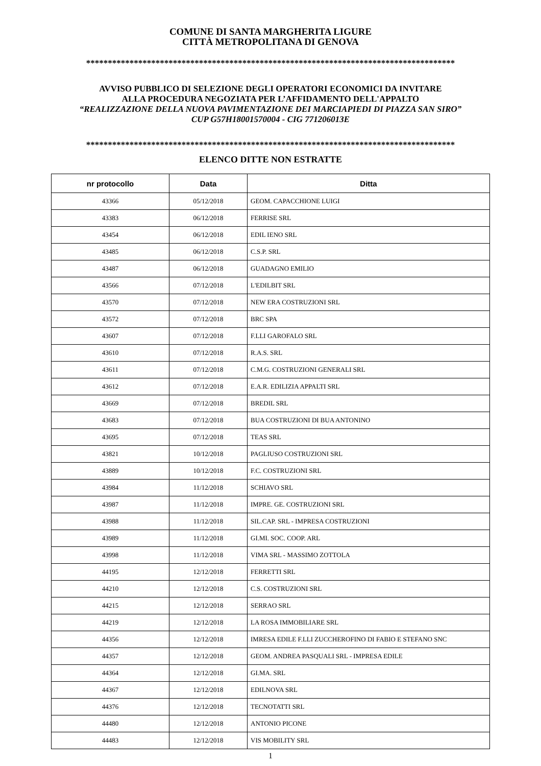COMUNE DI SANTA MARGHERITA LIGURE
CITTÀ METROPOLITANA DI GENOVA
*************************************************************************************
AVVISO PUBBLICO DI SELEZIONE DEGLI OPERATORI ECONOMICI DA INVITARE
ALLA PROCEDURA NEGOZIATA PER L’AFFIDAMENTO DELL'APPALTO
“REALIZZAZIONE DELLA NUOVA PAVIMENTAZIONE DEI MARCIAPIEDI DI PIAZZA SAN SIRO”
CUP G57H18001570004 - CIG 771206013E
*************************************************************************************
ELENCO DITTE NON ESTRATTE
| nr protocollo | Data | Ditta |
| --- | --- | --- |
| 43366 | 05/12/2018 | GEOM. CAPACCHIONE LUIGI |
| 43383 | 06/12/2018 | FERRISE SRL |
| 43454 | 06/12/2018 | EDIL IENO SRL |
| 43485 | 06/12/2018 | C.S.P. SRL |
| 43487 | 06/12/2018 | GUADAGNO EMILIO |
| 43566 | 07/12/2018 | L'EDILBIT SRL |
| 43570 | 07/12/2018 | NEW ERA COSTRUZIONI SRL |
| 43572 | 07/12/2018 | BRC SPA |
| 43607 | 07/12/2018 | F.LLI GAROFALO SRL |
| 43610 | 07/12/2018 | R.A.S. SRL |
| 43611 | 07/12/2018 | C.M.G. COSTRUZIONI GENERALI SRL |
| 43612 | 07/12/2018 | E.A.R. EDILIZIA APPALTI SRL |
| 43669 | 07/12/2018 | BREDIL SRL |
| 43683 | 07/12/2018 | BUA COSTRUZIONI DI BUA ANTONINO |
| 43695 | 07/12/2018 | TEAS SRL |
| 43821 | 10/12/2018 | PAGLIUSO COSTRUZIONI SRL |
| 43889 | 10/12/2018 | F.C. COSTRUZIONI SRL |
| 43984 | 11/12/2018 | SCHIAVO SRL |
| 43987 | 11/12/2018 | IMPRE. GE. COSTRUZIONI SRL |
| 43988 | 11/12/2018 | SIL.CAP. SRL - IMPRESA COSTRUZIONI |
| 43989 | 11/12/2018 | GI.MI. SOC. COOP. ARL |
| 43998 | 11/12/2018 | VIMA SRL - MASSIMO ZOTTOLA |
| 44195 | 12/12/2018 | FERRETTI SRL |
| 44210 | 12/12/2018 | C.S. COSTRUZIONI SRL |
| 44215 | 12/12/2018 | SERRAO SRL |
| 44219 | 12/12/2018 | LA ROSA IMMOBILIARE SRL |
| 44356 | 12/12/2018 | IMRESA EDILE F.LLI ZUCCHEROFINO DI FABIO E STEFANO SNC |
| 44357 | 12/12/2018 | GEOM. ANDREA PASQUALI SRL - IMPRESA EDILE |
| 44364 | 12/12/2018 | GI.MA. SRL |
| 44367 | 12/12/2018 | EDILNOVA SRL |
| 44376 | 12/12/2018 | TECNOTATTI SRL |
| 44480 | 12/12/2018 | ANTONIO PICONE |
| 44483 | 12/12/2018 | VIS MOBILITY SRL |
1